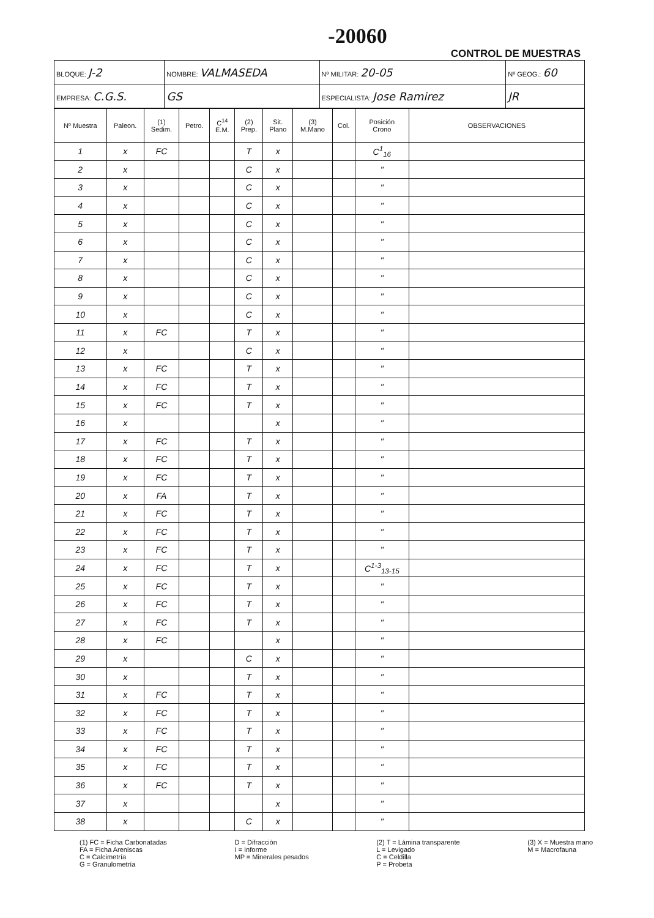-20060
CONTROL DE MUESTRAS
| BLOQUE: J-2 | NOMBRE: VALMASEDA | | | Nº MILITAR: 20-05 | Nº GEOG.: 60 |
| EMPRESA: C.G.S. | | GS | ESPECIALISTA: Jose Ramirez | | JR |
| Nº Muestra | Paleon. | (1) Sedim. | Petro. | C<sup>14</sup> E.M. | (2) Prep. | Sit. Plano | (3) M.Mano | Col. | Posición Crono | OBSERVACIONES |
| --- | --- | --- | --- | --- | --- | --- | --- | --- | --- | --- |
| 1 | x | FC | | | T | x | | | C<sup>1</sup><sub>16</sub> | |
| 2 | x | | | | C | x | | | " | |
| 3 | x | | | | C | x | | | " | |
| 4 | x | | | | C | x | | | " | |
| 5 | x | | | | C | x | | | " | |
| 6 | x | | | | C | x | | | " | |
| 7 | x | | | | C | x | | | " | |
| 8 | x | | | | C | x | | | " | |
| 9 | x | | | | C | x | | | " | |
| 10 | x | | | | C | x | | | " | |
| 11 | x | FC | | | T | x | | | " | |
| 12 | x | | | | C | x | | | " | |
| 13 | x | FC | | | T | x | | | " | |
| 14 | x | FC | | | T | x | | | " | |
| 15 | x | FC | | | T | x | | | " | |
| 16 | x | | | | | x | | | " | |
| 17 | x | FC | | | T | x | | | " | |
| 18 | x | FC | | | T | x | | | " | |
| 19 | x | FC | | | T | x | | | " | |
| 20 | x | FA | | | T | x | | | " | |
| 21 | x | FC | | | T | x | | | " | |
| 22 | x | FC | | | T | x | | | " | |
| 23 | x | FC | | | T | x | | | " | |
| 24 | x | FC | | | T | x | | | C<sup>1-3</sup><sub>13-15</sub> | |
| 25 | x | FC | | | T | x | | | " | |
| 26 | x | FC | | | T | x | | | " | |
| 27 | x | FC | | | T | x | | | " | |
| 28 | x | FC | | | | x | | | " | |
| 29 | x | | | | C | x | | | " | |
| 30 | x | | | | T | x | | | " | |
| 31 | x | FC | | | T | x | | | " | |
| 32 | x | FC | | | T | x | | | " | |
| 33 | x | FC | | | T | x | | | " | |
| 34 | x | FC | | | T | x | | | " | |
| 35 | x | FC | | | T | x | | | " | |
| 36 | x | FC | | | T | x | | | " | |
| 37 | x | | | | | x | | | " | |
| 38 | x | | | | C | x | | | " | |
(1) FC = Ficha Carbonatadas
FA = Ficha Areniscas
C = Calcimetría
G = Granulometría
D = Difracción
I = Informe
MP = Minerales pesados
(2) T = Lámina transparente
L = Levigado
C = Celdilla
P = Probeta
(3) X = Muestra mano
M = Macrofauna